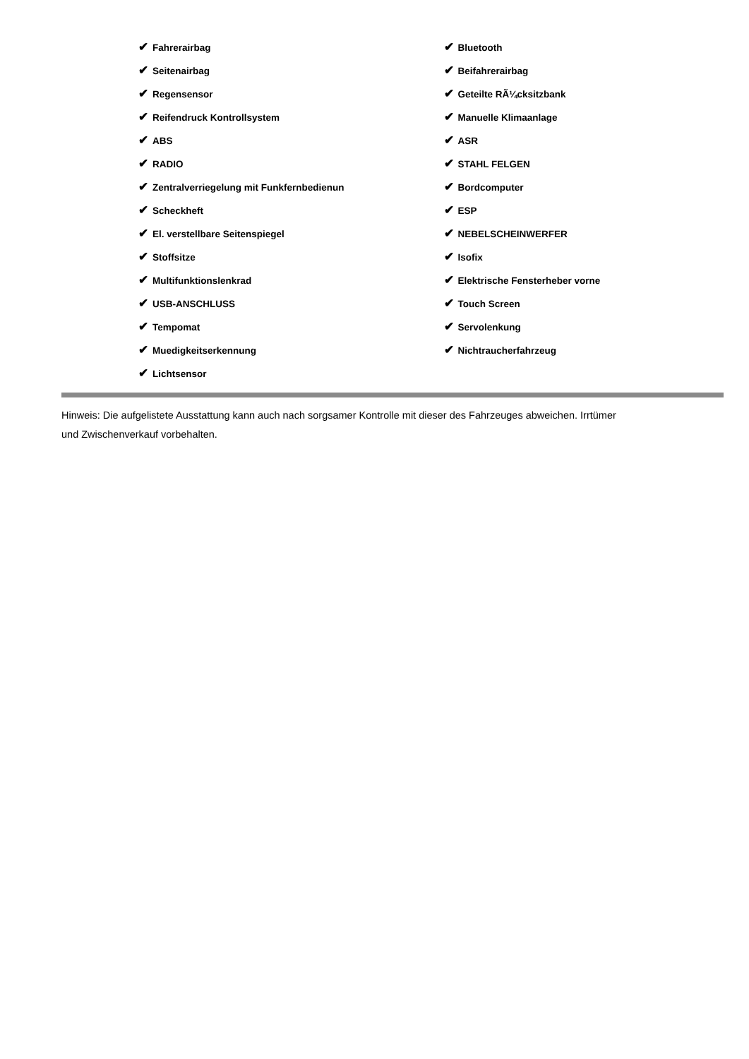✔ Fahrerairbag
✔ Seitenairbag
✔ Regensensor
✔ Reifendruck Kontrollsystem
✔ ABS
✔ RADIO
✔ Zentralverriegelung mit Funkfernbedienun
✔ Scheckheft
✔ El. verstellbare Seitenspiegel
✔ Stoffsitze
✔ Multifunktionslenkrad
✔ USB-ANSCHLUSS
✔ Tempomat
✔ Muedigkeitserkennung
✔ Lichtsensor
✔ Bluetooth
✔ Beifahrerairbag
✔ Geteilte RÃ¼cksitzbank
✔ Manuelle Klimaanlage
✔ ASR
✔ STAHL FELGEN
✔ Bordcomputer
✔ ESP
✔ NEBELSCHEINWERFER
✔ Isofix
✔ Elektrische Fensterheber vorne
✔ Touch Screen
✔ Servolenkung
✔ Nichtraucherfahrzeug
Hinweis: Die aufgelistete Ausstattung kann auch nach sorgsamer Kontrolle mit dieser des Fahrzeuges abweichen. Irrtümer und Zwischenverkauf vorbehalten.